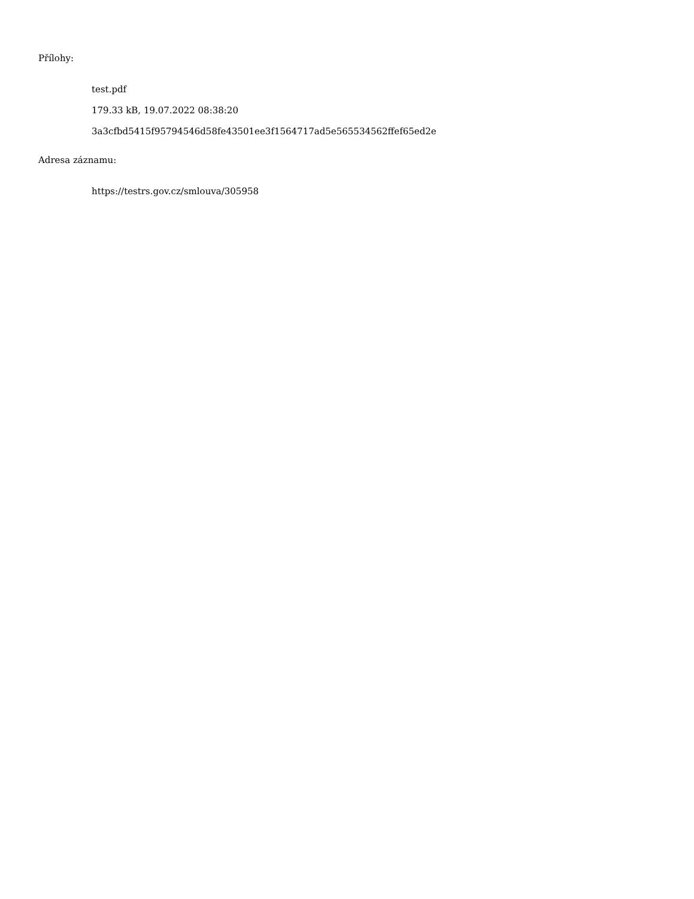Přílohy:
test.pdf
179.33 kB, 19.07.2022 08:38:20
3a3cfbd5415f95794546d58fe43501ee3f1564717ad5e565534562ffef65ed2e
Adresa záznamu:
https://testrs.gov.cz/smlouva/305958